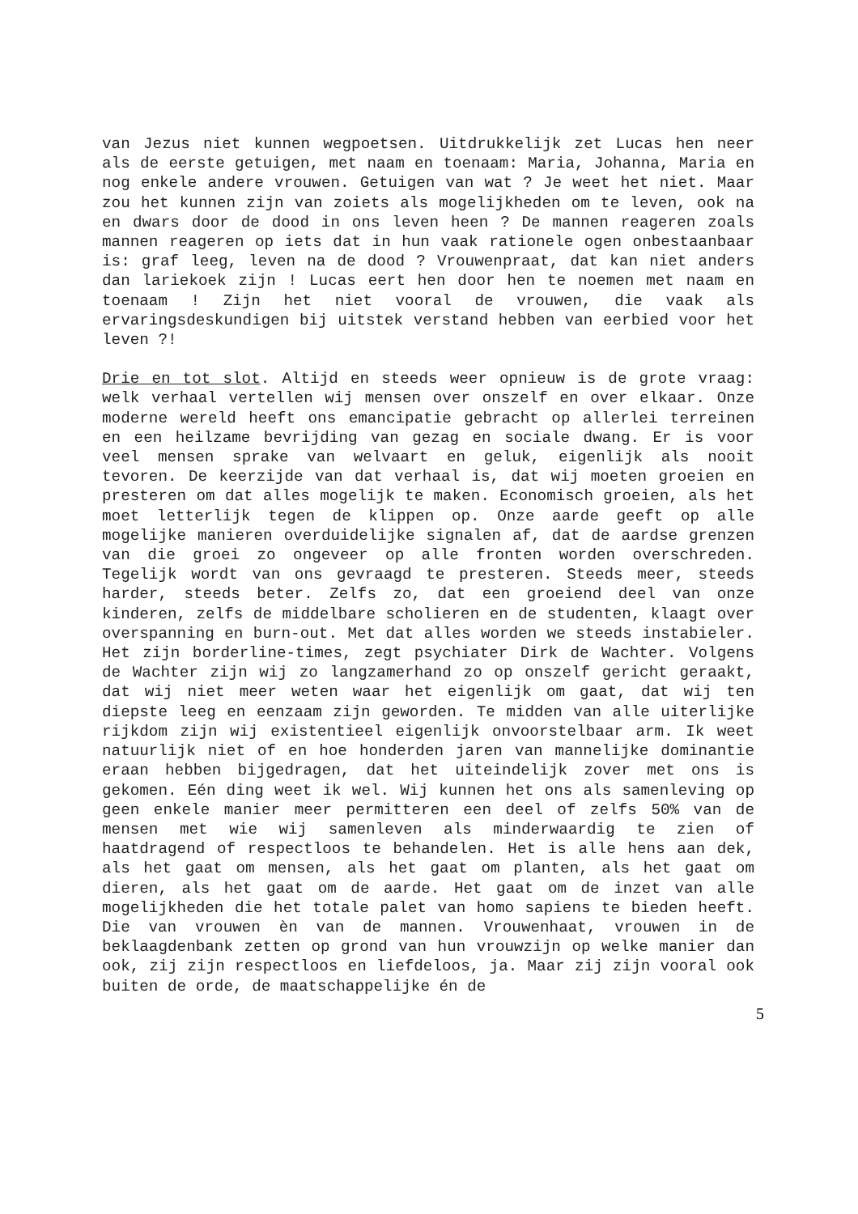van Jezus niet kunnen wegpoetsen. Uitdrukkelijk zet Lucas hen neer als de eerste getuigen, met naam en toenaam: Maria, Johanna, Maria en nog enkele andere vrouwen. Getuigen van wat ? Je weet het niet. Maar zou het kunnen zijn van zoiets als mogelijkheden om te leven, ook na en dwars door de dood in ons leven heen ? De mannen reageren zoals mannen reageren op iets dat in hun vaak rationele ogen onbestaanbaar is: graf leeg, leven na de dood ? Vrouwenpraat, dat kan niet anders dan lariekoek zijn ! Lucas eert hen door hen te noemen met naam en toenaam ! Zijn het niet vooral de vrouwen, die vaak als ervaringsdeskundigen bij uitstek verstand hebben van eerbied voor het leven ?!
Drie en tot slot. Altijd en steeds weer opnieuw is de grote vraag: welk verhaal vertellen wij mensen over onszelf en over elkaar. Onze moderne wereld heeft ons emancipatie gebracht op allerlei terreinen en een heilzame bevrijding van gezag en sociale dwang. Er is voor veel mensen sprake van welvaart en geluk, eigenlijk als nooit tevoren. De keerzijde van dat verhaal is, dat wij moeten groeien en presteren om dat alles mogelijk te maken. Economisch groeien, als het moet letterlijk tegen de klippen op. Onze aarde geeft op alle mogelijke manieren overduidelijke signalen af, dat de aardse grenzen van die groei zo ongeveer op alle fronten worden overschreden. Tegelijk wordt van ons gevraagd te presteren. Steeds meer, steeds harder, steeds beter. Zelfs zo, dat een groeiend deel van onze kinderen, zelfs de middelbare scholieren en de studenten, klaagt over overspanning en burn-out. Met dat alles worden we steeds instabieler. Het zijn borderline-times, zegt psychiater Dirk de Wachter. Volgens de Wachter zijn wij zo langzamerhand zo op onszelf gericht geraakt, dat wij niet meer weten waar het eigenlijk om gaat, dat wij ten diepste leeg en eenzaam zijn geworden. Te midden van alle uiterlijke rijkdom zijn wij existentieel eigenlijk onvoorstelbaar arm. Ik weet natuurlijk niet of en hoe honderden jaren van mannelijke dominantie eraan hebben bijgedragen, dat het uiteindelijk zover met ons is gekomen. Eén ding weet ik wel. Wij kunnen het ons als samenleving op geen enkele manier meer permitteren een deel of zelfs 50% van de mensen met wie wij samenleven als minderwaardig te zien of haatdragend of respectloos te behandelen. Het is alle hens aan dek, als het gaat om mensen, als het gaat om planten, als het gaat om dieren, als het gaat om de aarde. Het gaat om de inzet van alle mogelijkheden die het totale palet van homo sapiens te bieden heeft. Die van vrouwen èn van de mannen. Vrouwenhaat, vrouwen in de beklaagdenbank zetten op grond van hun vrouwzijn op welke manier dan ook, zij zijn respectloos en liefdeloos, ja. Maar zij zijn vooral ook buiten de orde, de maatschappelijke én de
5